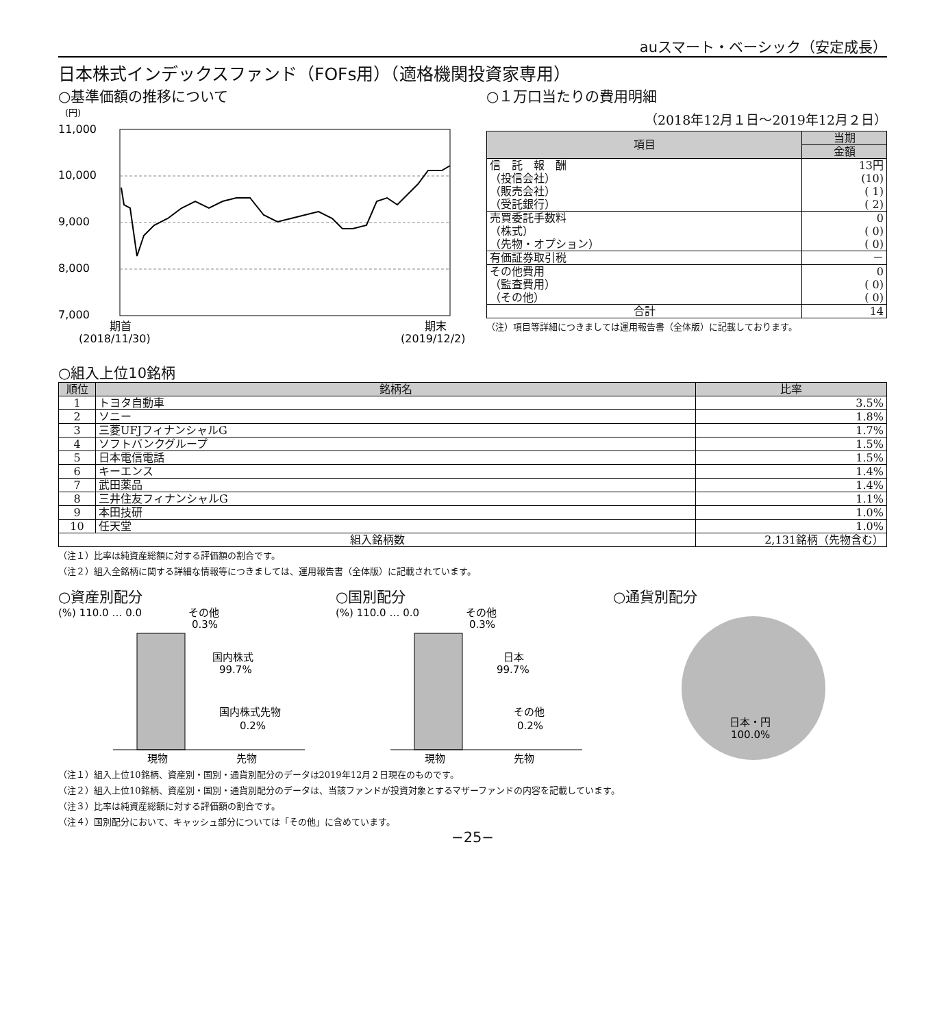auスマート・ベーシック（安定成長）
日本株式インデックスファンド（FOFs用）（適格機関投資家専用）
○基準価額の推移について
(円)
11,000
10,000
9,000
8,000
7,000
期首
(2018/11/30)
期末
(2019/12/2)
○１万口当たりの費用明細
（2018年12月１日～2019年12月２日）
| 項目 | 当期 |
| --- | --- |
| | 金額 |
| 信 託 報 酬 | 13円 |
| （投信会社） | (10) |
| （販売会社） | ( 1) |
| （受託銀行） | ( 2) |
| 売買委託手数料 | 0 |
| （株式） | ( 0) |
| （先物・オプション） | ( 0) |
| 有価証券取引税 | － |
| その他費用 | 0 |
| （監査費用） | ( 0) |
| （その他） | ( 0) |
| 合計 | 14 |
（注）項目等詳細につきましては運用報告書（全体版）に記載しております。
○組入上位10銘柄
| 順位 | 銘柄名 | 比率 |
| --- | --- | --- |
| 1 | トヨタ自動車 | 3.5% |
| 2 | ソニー | 1.8% |
| 3 | 三菱UFJフィナンシャルG | 1.7% |
| 4 | ソフトバンクグループ | 1.5% |
| 5 | 日本電信電話 | 1.5% |
| 6 | キーエンス | 1.4% |
| 7 | 武田薬品 | 1.4% |
| 8 | 三井住友フィナンシャルG | 1.1% |
| 9 | 本田技研 | 1.0% |
| 10 | 任天堂 | 1.0% |
| 組入銘柄数 | | 2,131銘柄（先物含む） |
（注１）比率は純資産総額に対する評価額の割合です。
（注２）組入全銘柄に関する詳細な情報等につきましては、運用報告書（全体版）に記載されています。
○資産別配分
(%) 110.0 … 0.0
その他
0.3%
国内株式
99.7%
国内株式先物
0.2%
現物
先物
○国別配分
(%) 110.0 … 0.0
その他
0.3%
日本
99.7%
その他
0.2%
現物
先物
○通貨別配分
日本・円
100.0%
（注１）組入上位10銘柄、資産別・国別・通貨別配分のデータは2019年12月２日現在のものです。
（注２）組入上位10銘柄、資産別・国別・通貨別配分のデータは、当該ファンドが投資対象とするマザーファンドの内容を記載しています。
（注３）比率は純資産総額に対する評価額の割合です。
（注４）国別配分において、キャッシュ部分については「その他」に含めています。
−25−